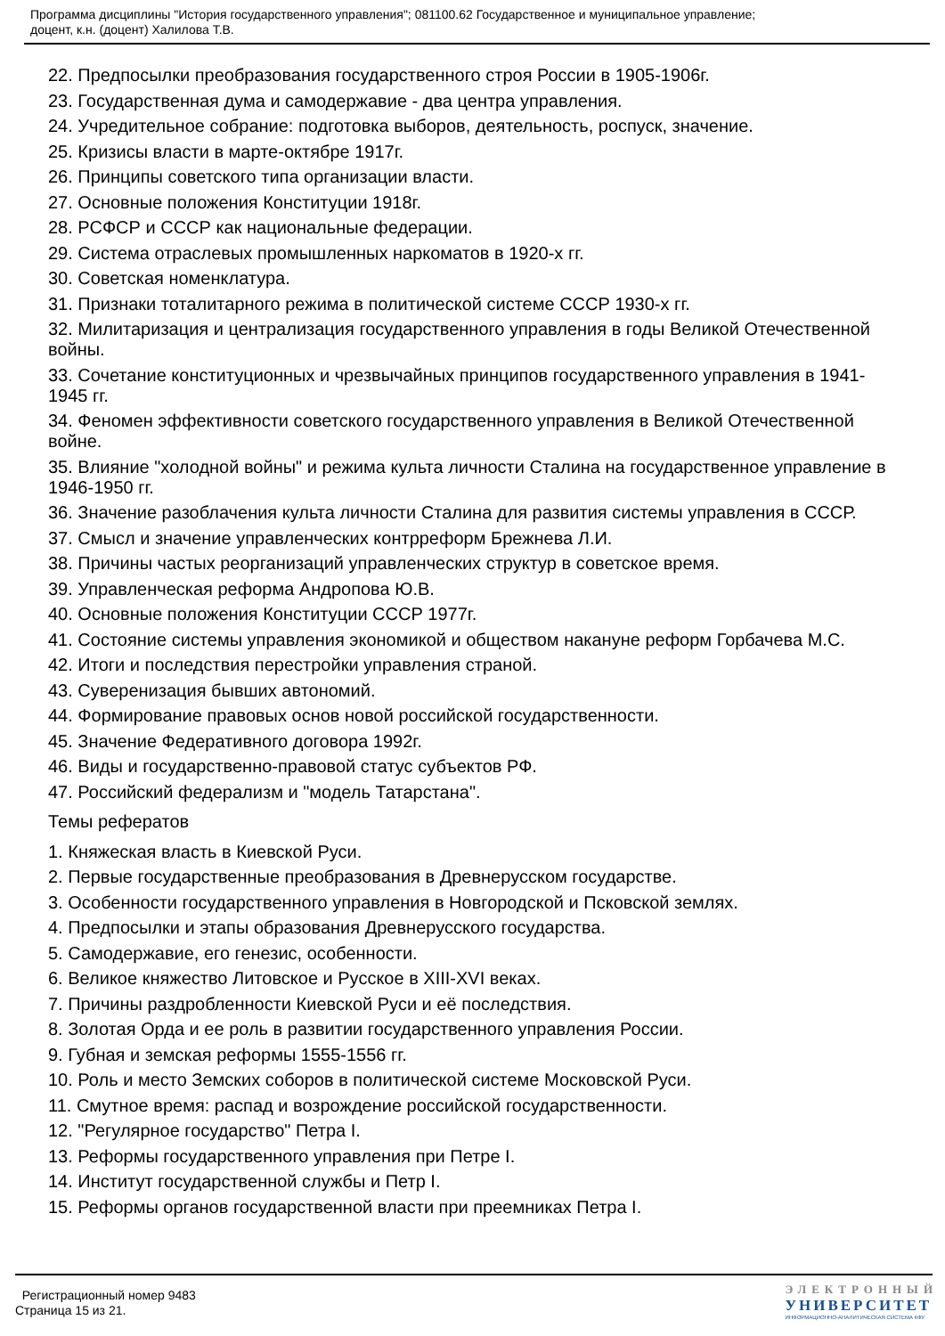Программа дисциплины "История государственного управления"; 081100.62 Государственное и муниципальное управление;
доцент, к.н. (доцент) Халилова Т.В.
22. Предпосылки преобразования государственного строя России в 1905-1906г.
23. Государственная дума и самодержавие - два центра управления.
24. Учредительное собрание: подготовка выборов, деятельность, роспуск, значение.
25. Кризисы власти в марте-октябре 1917г.
26. Принципы советского типа организации власти.
27. Основные положения Конституции 1918г.
28. РСФСР и СССР как национальные федерации.
29. Система отраслевых промышленных наркоматов в 1920-х гг.
30. Советская номенклатура.
31. Признаки тоталитарного режима в политической системе СССР 1930-х гг.
32. Милитаризация и централизация государственного управления в годы Великой Отечественной войны.
33. Сочетание конституционных и чрезвычайных принципов государственного управления в 1941-1945 гг.
34. Феномен эффективности советского государственного управления в Великой Отечественной войне.
35. Влияние "холодной войны" и режима культа личности Сталина на государственное управление в 1946-1950 гг.
36. Значение разоблачения культа личности Сталина для развития системы управления в СССР.
37. Смысл и значение управленческих контрреформ Брежнева Л.И.
38. Причины частых реорганизаций управленческих структур в советское время.
39. Управленческая реформа Андропова Ю.В.
40. Основные положения Конституции СССР 1977г.
41. Состояние системы управления экономикой и обществом накануне реформ Горбачева М.С.
42. Итоги и последствия перестройки управления страной.
43. Суверенизация бывших автономий.
44. Формирование правовых основ новой российской государственности.
45. Значение Федеративного договора 1992г.
46. Виды и государственно-правовой статус субъектов РФ.
47. Российский федерализм и "модель Татарстана".
Темы рефератов
1. Княжеская власть в Киевской Руси.
2. Первые государственные преобразования в Древнерусском государстве.
3. Особенности государственного управления в Новгородской и Псковской землях.
4. Предпосылки и этапы образования Древнерусского государства.
5. Самодержавие, его генезис, особенности.
6. Великое княжество Литовское и Русское в XIII-XVI веках.
7. Причины раздробленности Киевской Руси и её последствия.
8. Золотая Орда и ее роль в развитии государственного управления России.
9. Губная и земская реформы 1555-1556 гг.
10. Роль и место Земских соборов в политической системе Московской Руси.
11. Смутное время: распад и возрождение российской государственности.
12. "Регулярное государство" Петра I.
13. Реформы государственного управления при Петре I.
14. Институт государственной службы и Петр I.
15. Реформы органов государственной власти при преемниках Петра I.
Регистрационный номер 9483
Страница 15 из 21.
ЭЛЕКТРОННЫЙ
УНИВЕРСИТЕТ
ИНФОРМАЦИОННО-АНАЛИТИЧЕСКАЯ СИСТЕМА КФУ